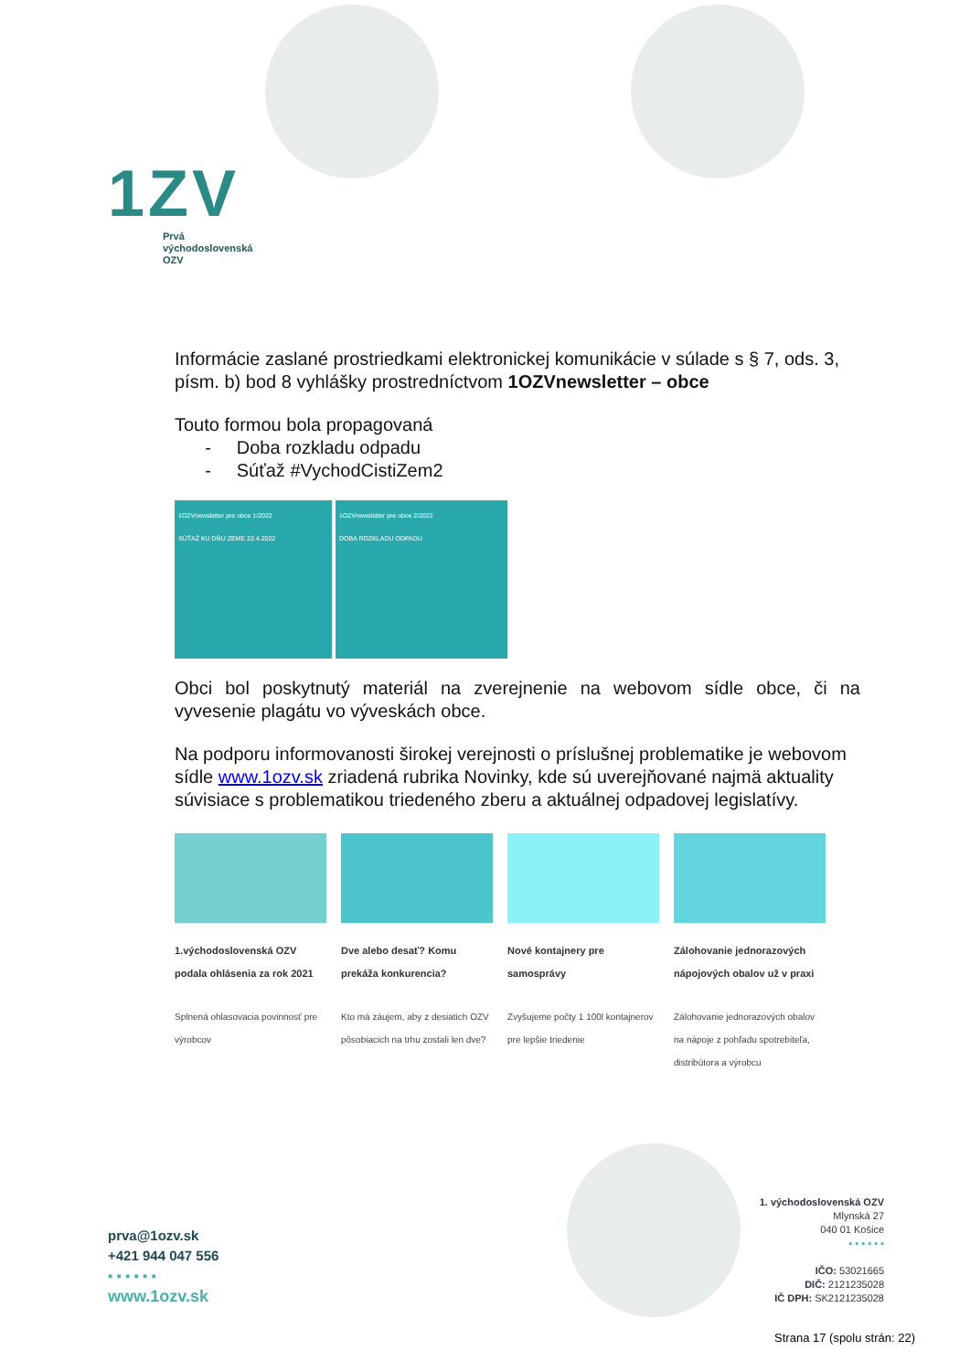1ZV
Prvá
východoslovenská
OZV
Informácie zaslané prostriedkami elektronickej komunikácie v súlade s § 7, ods. 3, písm. b) bod 8 vyhlášky prostredníctvom 1OZVnewsletter – obce
Touto formou bola propagovaná
- Doba rozkladu odpadu
- Súťaž #VychodCistiZem2
1OZVnewsletter pre obce 1/2022
SÚŤAŽ KU DŇU ZEME 22.4.2022
1OZVnewsletter pre obce 2/2022
DOBA ROZKLADU ODPADU
Obci bol poskytnutý materiál na zverejnenie na webovom sídle obce, či na vyvesenie plagátu vo výveskách obce.
Na podporu informovanosti širokej verejnosti o príslušnej problematike je webovom sídle www.1ozv.sk zriadená rubrika Novinky, kde sú uverejňované najmä aktuality súvisiace s problematikou triedeného zberu a aktuálnej odpadovej legislatívy.
1.východoslovenská OZV podala ohlásenia za rok 2021
Splnená ohlasovacia povinnosť pre výrobcov
Dve alebo desať? Komu prekáža konkurencia?
Kto má záujem, aby z desiatich OZV pôsobiacich na trhu zostali len dve?
Nové kontajnery pre samosprávy
Zvyšujeme počty 1 100l kontajnerov pre lepšie triedenie
Zálohovanie jednorazových nápojových obalov už v praxi
Zálohovanie jednorazových obalov na nápoje z pohľadu spotrebiteľa, distribútora a výrobcu
prva@1ozv.sk
+421 944 047 556
▪ ▪ ▪ ▪ ▪ ▪
www.1ozv.sk
1. východoslovenská OZV
Mlynská 27
040 01 Košice
▪ ▪ ▪ ▪ ▪ ▪
IČO: 53021665
DIČ: 2121235028
IČ DPH: SK2121235028
Strana 17 (spolu strán: 22)